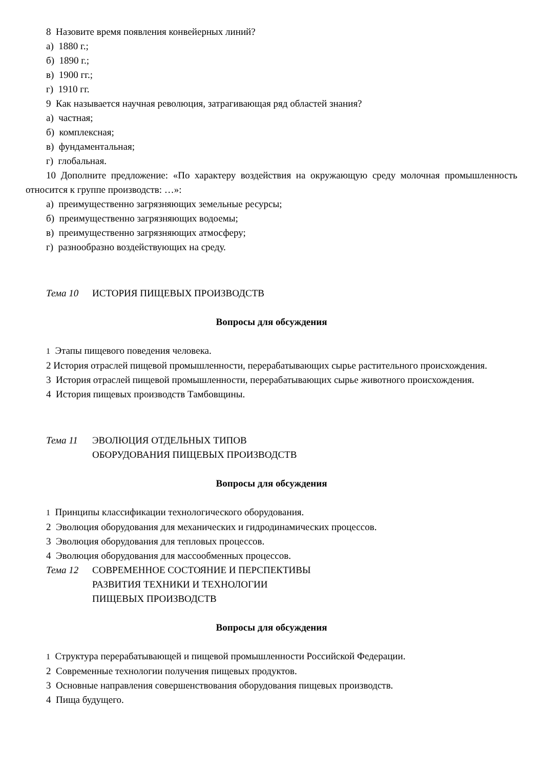8 Назовите время появления конвейерных линий?
а) 1880 г.;
б) 1890 г.;
в) 1900 гг.;
г) 1910 гг.
9 Как называется научная революция, затрагивающая ряд областей знания?
а) частная;
б) комплексная;
в) фундаментальная;
г) глобальная.
10 Дополните предложение: «По характеру воздействия на окружающую среду молочная промышленность относится к группе производств: …»:
а) преимущественно загрязняющих земельные ресурсы;
б) преимущественно загрязняющих водоемы;
в) преимущественно загрязняющих атмосферу;
г) разнообразно воздействующих на среду.
Тема 10 ИСТОРИЯ ПИЩЕВЫХ ПРОИЗВОДСТВ
Вопросы для обсуждения
1 Этапы пищевого поведения человека.
2 История отраслей пищевой промышленности, перерабатывающих сырье растительного происхождения.
3 История отраслей пищевой промышленности, перерабатывающих сырье животного происхождения.
4 История пищевых производств Тамбовщины.
Тема 11 ЭВОЛЮЦИЯ ОТДЕЛЬНЫХ ТИПОВ
ОБОРУДОВАНИЯ ПИЩЕВЫХ ПРОИЗВОДСТВ
Вопросы для обсуждения
1 Принципы классификации технологического оборудования.
2 Эволюция оборудования для механических и гидродинамических процессов.
3 Эволюция оборудования для тепловых процессов.
4 Эволюция оборудования для массообменных процессов.
Тема 12 СОВРЕМЕННОЕ СОСТОЯНИЕ И ПЕРСПЕКТИВЫ
РАЗВИТИЯ ТЕХНИКИ И ТЕХНОЛОГИИ
ПИЩЕВЫХ ПРОИЗВОДСТВ
Вопросы для обсуждения
1 Структура перерабатывающей и пищевой промышленности Российской Федерации.
2 Современные технологии получения пищевых продуктов.
3 Основные направления совершенствования оборудования пищевых производств.
4 Пища будущего.